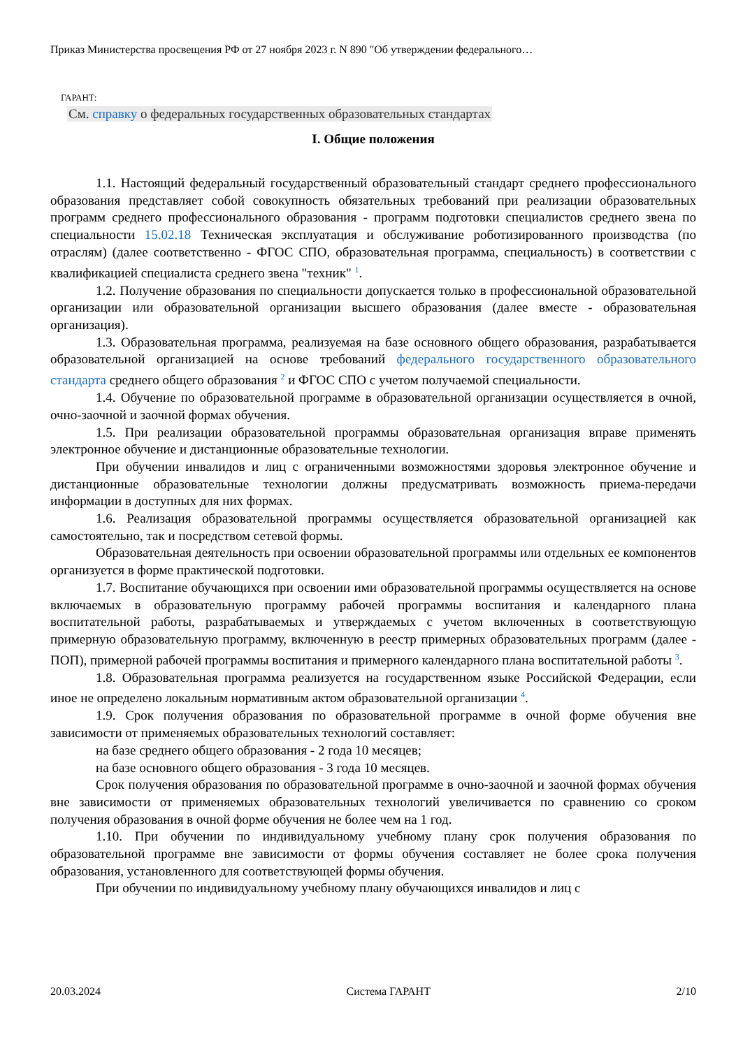Приказ Министерства просвещения РФ от 27 ноября 2023 г. N 890 "Об утверждении федерального…
ГАРАНТ:
См. справку о федеральных государственных образовательных стандартах
I. Общие положения
1.1. Настоящий федеральный государственный образовательный стандарт среднего профессионального образования представляет собой совокупность обязательных требований при реализации образовательных программ среднего профессионального образования - программ подготовки специалистов среднего звена по специальности 15.02.18 Техническая эксплуатация и обслуживание роботизированного производства (по отраслям) (далее соответственно - ФГОС СПО, образовательная программа, специальность) в соответствии с квалификацией специалиста среднего звена "техник" <sup>1</sup>.
1.2. Получение образования по специальности допускается только в профессиональной образовательной организации или образовательной организации высшего образования (далее вместе - образовательная организация).
1.3. Образовательная программа, реализуемая на базе основного общего образования, разрабатывается образовательной организацией на основе требований федерального государственного образовательного стандарта среднего общего образования <sup>2</sup> и ФГОС СПО с учетом получаемой специальности.
1.4. Обучение по образовательной программе в образовательной организации осуществляется в очной, очно-заочной и заочной формах обучения.
1.5. При реализации образовательной программы образовательная организация вправе применять электронное обучение и дистанционные образовательные технологии.
При обучении инвалидов и лиц с ограниченными возможностями здоровья электронное обучение и дистанционные образовательные технологии должны предусматривать возможность приема-передачи информации в доступных для них формах.
1.6. Реализация образовательной программы осуществляется образовательной организацией как самостоятельно, так и посредством сетевой формы.
Образовательная деятельность при освоении образовательной программы или отдельных ее компонентов организуется в форме практической подготовки.
1.7. Воспитание обучающихся при освоении ими образовательной программы осуществляется на основе включаемых в образовательную программу рабочей программы воспитания и календарного плана воспитательной работы, разрабатываемых и утверждаемых с учетом включенных в соответствующую примерную образовательную программу, включенную в реестр примерных образовательных программ (далее - ПОП), примерной рабочей программы воспитания и примерного календарного плана воспитательной работы <sup>3</sup>.
1.8. Образовательная программа реализуется на государственном языке Российской Федерации, если иное не определено локальным нормативным актом образовательной организации <sup>4</sup>.
1.9. Срок получения образования по образовательной программе в очной форме обучения вне зависимости от применяемых образовательных технологий составляет:
на базе среднего общего образования - 2 года 10 месяцев;
на базе основного общего образования - 3 года 10 месяцев.
Срок получения образования по образовательной программе в очно-заочной и заочной формах обучения вне зависимости от применяемых образовательных технологий увеличивается по сравнению со сроком получения образования в очной форме обучения не более чем на 1 год.
1.10. При обучении по индивидуальному учебному плану срок получения образования по образовательной программе вне зависимости от формы обучения составляет не более срока получения образования, установленного для соответствующей формы обучения.
При обучении по индивидуальному учебному плану обучающихся инвалидов и лиц с
20.03.2024 Система ГАРАНТ 2/10